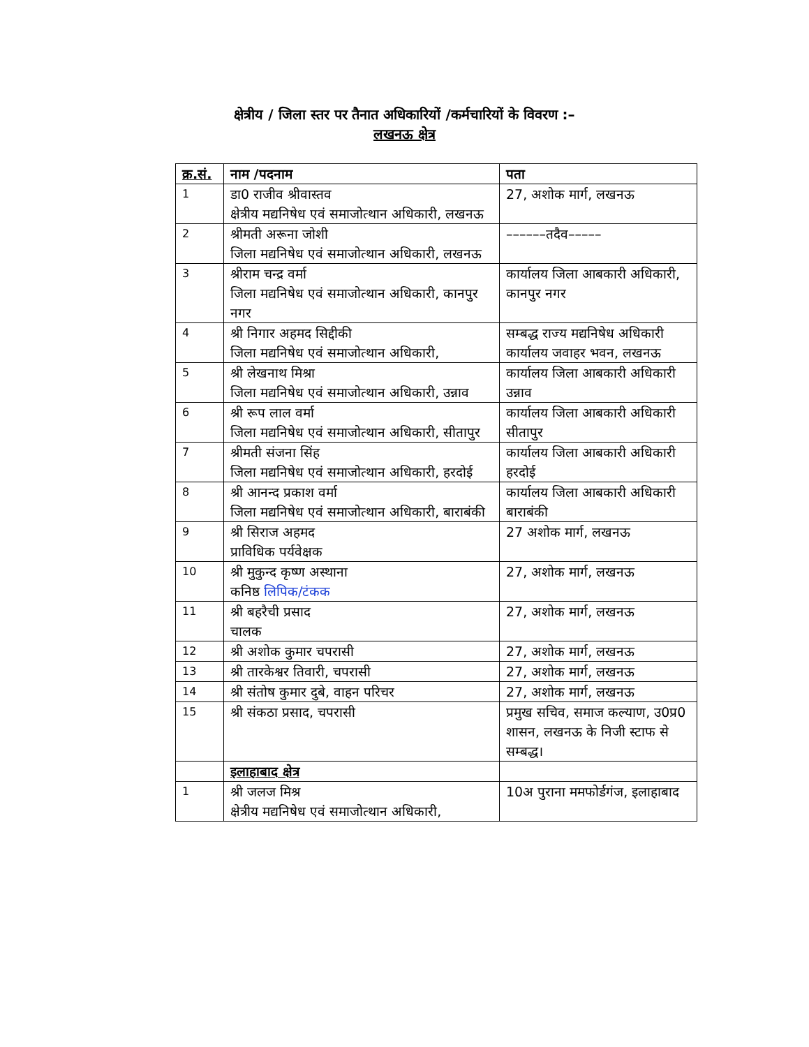क्षेत्रीय / जिला स्तर पर तैनात अधिकारियों /कर्मचारियों के विवरण :–
लखनऊ क्षेत्र
| क्र.सं. | नाम /पदनाम | पता |
| --- | --- | --- |
| 1 | डा0 राजीव श्रीवास्तव क्षेत्रीय मद्यनिषेध एवं समाजोत्थान अधिकारी, लखनऊ | 27, अशोक मार्ग, लखनऊ |
| 2 | श्रीमती अरूना जोशी जिला मद्यनिषेध एवं समाजोत्थान अधिकारी, लखनऊ | ––––––तदैव––––– |
| 3 | श्रीराम चन्द्र वर्मा जिला मद्यनिषेध एवं समाजोत्थान अधिकारी, कानपुर नगर | कार्यालय जिला आबकारी अधिकारी, कानपुर नगर |
| 4 | श्री निगार अहमद सिद्दीकी जिला मद्यनिषेध एवं समाजोत्थान अधिकारी, | सम्बद्ध राज्य मद्यनिषेध अधिकारी कार्यालय जवाहर भवन, लखनऊ |
| 5 | श्री लेखनाथ मिश्रा जिला मद्यनिषेध एवं समाजोत्थान अधिकारी, उन्नाव | कार्यालय जिला आबकारी अधिकारी उन्नाव |
| 6 | श्री रूप लाल वर्मा जिला मद्यनिषेध एवं समाजोत्थान अधिकारी, सीतापुर | कार्यालय जिला आबकारी अधिकारी सीतापुर |
| 7 | श्रीमती संजना सिंह जिला मद्यनिषेध एवं समाजोत्थान अधिकारी, हरदोई | कार्यालय जिला आबकारी अधिकारी हरदोई |
| 8 | श्री आनन्द प्रकाश वर्मा जिला मद्यनिषेध एवं समाजोत्थान अधिकारी, बाराबंकी | कार्यालय जिला आबकारी अधिकारी बाराबंकी |
| 9 | श्री सिराज अहमद प्राविधिक पर्यवेक्षक | 27 अशोक मार्ग, लखनऊ |
| 10 | श्री मुकुन्द कृष्ण अस्थाना कनिष्ठ लिपिक/टंकक | 27, अशोक मार्ग, लखनऊ |
| 11 | श्री बहरैची प्रसाद चालक | 27, अशोक मार्ग, लखनऊ |
| 12 | श्री अशोक कुमार चपरासी | 27, अशोक मार्ग, लखनऊ |
| 13 | श्री तारकेश्वर तिवारी, चपरासी | 27, अशोक मार्ग, लखनऊ |
| 14 | श्री संतोष कुमार दुबे, वाहन परिचर | 27, अशोक मार्ग, लखनऊ |
| 15 | श्री संकठा प्रसाद, चपरासी | प्रमुख सचिव, समाज कल्याण, उ0प्र0 शासन, लखनऊ के निजी स्टाफ से सम्बद्ध। |
| | इलाहाबाद क्षेत्र | |
| 1 | श्री जलज मिश्र क्षेत्रीय मद्यनिषेध एवं समाजोत्थान अधिकारी, | 10अ पुराना ममफोर्डगंज, इलाहाबाद |